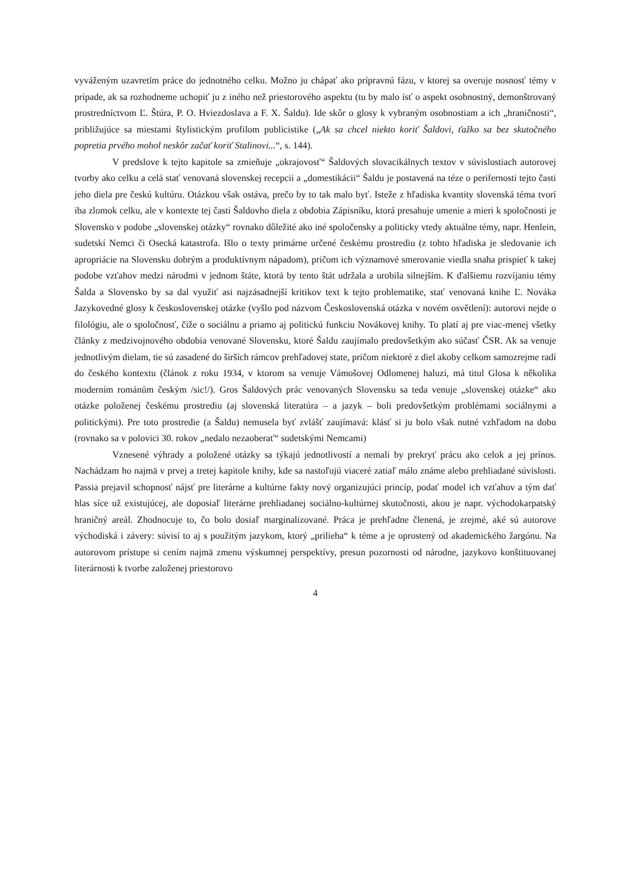vyváženým uzavretím práce do jednotného celku. Možno ju chápať ako prípravnú fázu, v ktorej sa overuje nosnosť témy v prípade, ak sa rozhodneme uchopiť ju z iného než priestorového aspektu (tu by malo ísť o aspekt osobnostný, demonštrovaný prostredníctvom Ľ. Štúra, P. O. Hviezdoslava a F. X. Šaldu). Ide skôr o glosy k vybraným osobnostiam a ich „hraničnosti“, približujúce sa miestami štylistickým profilom publicistike („Ak sa chcel niekto koriť Šaldovi, ťažko sa bez skutočného popretia prvého mohol neskôr začať koriť Stalinovi...“, s. 144).
V predslove k tejto kapitole sa zmieňuje „okrajovosť“ Šaldových slovacikálnych textov v súvislostiach autorovej tvorby ako celku a celá stať venovaná slovenskej recepcii a „domestikácii“ Šaldu je postavená na téze o perifernosti tejto časti jeho diela pre českú kultúru. Otázkou však ostáva, prečo by to tak malo byť. Isteže z hľadiska kvantity slovenská téma tvorí iba zlomok celku, ale v kontexte tej časti Šaldovho diela z obdobia Zápisníku, ktorá presahuje umenie a mieri k spoločnosti je Slovensko v podobe „slovenskej otázky“ rovnako dôležité ako iné spoločensky a politicky vtedy aktuálne témy, napr. Henlein, sudetskí Nemci či Osecká katastrofa. Išlo o texty primárne určené českému prostrediu (z tohto hľadiska je sledovanie ich apropriácie na Slovensku dobrým a produktívnym nápadom), pričom ich významové smerovanie viedla snaha prispieť k takej podobe vzťahov medzi národmi v jednom štáte, ktorá by tento štát udržala a urobila silnejším. K ďalšiemu rozvíjaniu témy Šalda a Slovensko by sa dal využiť asi najzásadnejší kritikov text k tejto problematike, stať venovaná knihe Ľ. Nováka Jazykovedné glosy k československej otázke (vyšlo pod názvom Československá otázka v novém osvětlení): autorovi nejde o filológiu, ale o spoločnosť, čiže o sociálnu a priamo aj politickú funkciu Novákovej knihy. To platí aj pre viac-menej všetky články z medzivojnového obdobia venované Slovensku, ktoré Šaldu zaujímalo predovšetkým ako súčasť ČSR. Ak sa venuje jednotlivým dielam, tie sú zasadené do širších rámcov prehľadovej state, pričom niektoré z diel akoby celkom samozrejme radí do českého kontextu (článok z roku 1934, v ktorom sa venuje Vámošovej Odlomenej haluzi, má titul Glosa k několika moderním románům českým /sic!/). Gros Šaldových prác venovaných Slovensku sa teda venuje „slovenskej otázke“ ako otázke položenej českému prostrediu (aj slovenská literatúra – a jazyk – boli predovšetkým problémami sociálnymi a politickými). Pre toto prostredie (a Šaldu) nemusela byť zvlášť zaujímavá: klásť si ju bolo však nutné vzhľadom na dobu (rovnako sa v polovici 30. rokov „nedalo nezaoberať“ sudetskými Nemcami)
Vznesené výhrady a položené otázky sa týkajú jednotlivostí a nemali by prekryť prácu ako celok a jej prínos. Nachádzam ho najmä v prvej a tretej kapitole knihy, kde sa nastoľujú viaceré zatiaľ málo známe alebo prehliadané súvislosti. Passia prejavil schopnosť nájsť pre literárne a kultúrne fakty nový organizujúci princíp, podať model ich vzťahov a tým dať hlas síce už existujúcej, ale doposiaľ literárne prehliadanej sociálno-kultúrnej skutočnosti, akou je napr. východokarpatský hraničný areál. Zhodnocuje to, čo bolo dosiaľ marginalizované. Práca je prehľadne členená, je zrejmé, aké sú autorove východiská i závery: súvisí to aj s použitým jazykom, ktorý „prilieha“ k téme a je oprostený od akademického žargónu. Na autorovom prístupe si cením najmä zmenu výskumnej perspektívy, presun pozornosti od národne, jazykovo konštituovanej literárnosti k tvorbe založenej priestorovo
4